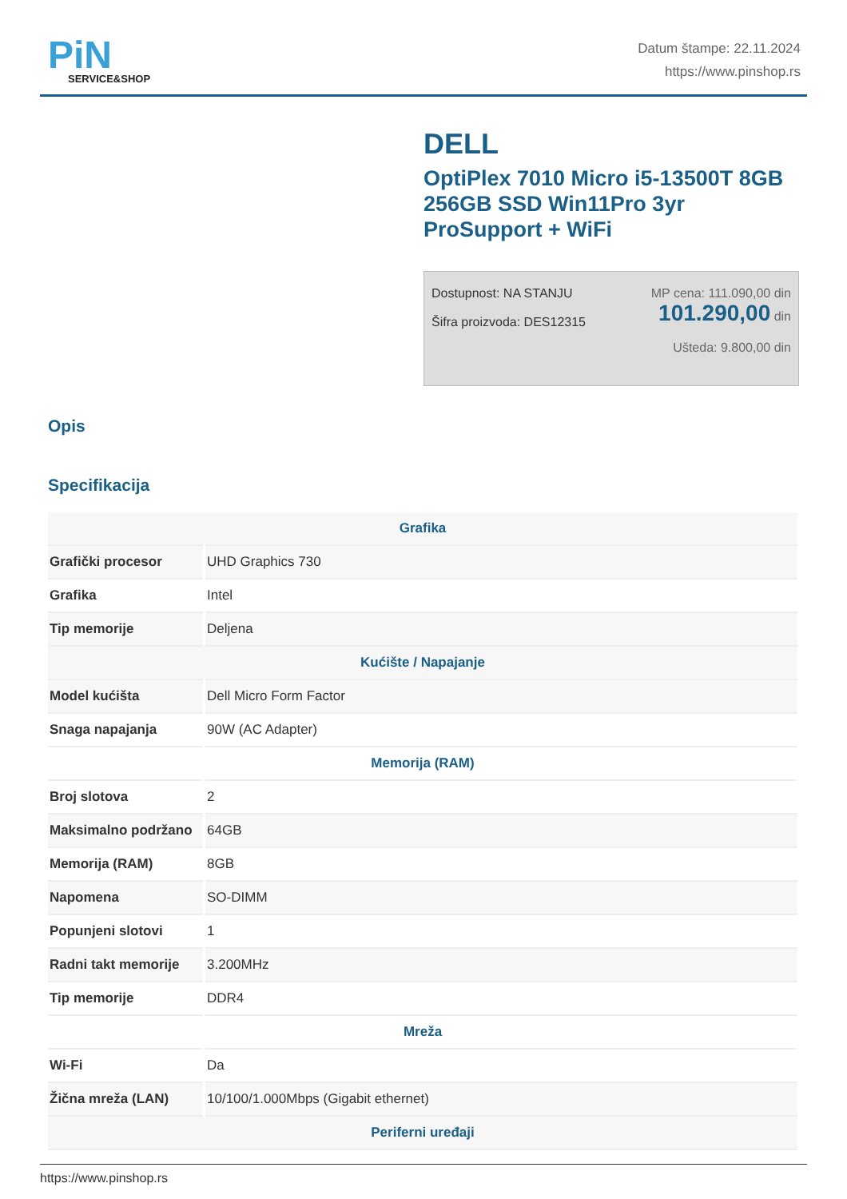PiN
SERVICE&SHOP
Datum štampe: 22.11.2024
https://www.pinshop.rs
DELL
OptiPlex 7010 Micro i5-13500T 8GB 256GB SSD Win11Pro 3yr ProSupport + WiFi
Dostupnost: NA STANJU
Šifra proizvoda: DES12315
MP cena: 111.090,00 din
101.290,00 din
Ušteda: 9.800,00 din
Opis
Specifikacija
| Grafika | |
| --- | --- |
| Grafički procesor | UHD Graphics 730 |
| Grafika | Intel |
| Tip memorije | Deljena |
| Kućište / Napajanje | |
| Model kućišta | Dell Micro Form Factor |
| Snaga napajanja | 90W (AC Adapter) |
| Memorija (RAM) | |
| Broj slotova | 2 |
| Maksimalno podržano | 64GB |
| Memorija (RAM) | 8GB |
| Napomena | SO-DIMM |
| Popunjeni slotovi | 1 |
| Radni takt memorije | 3.200MHz |
| Tip memorije | DDR4 |
| Mreža | |
| Wi-Fi | Da |
| Žična mreža (LAN) | 10/100/1.000Mbps (Gigabit ethernet) |
| Periferni uređaji | |
https://www.pinshop.rs